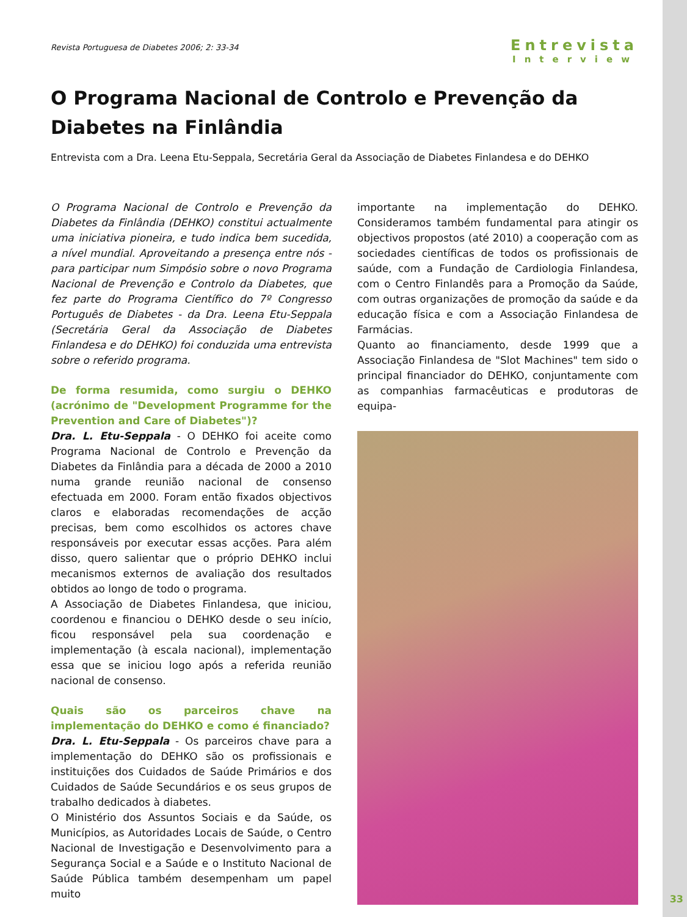Revista Portuguesa de Diabetes 2006; 2: 33-34
Entrevista
Interview
O Programa Nacional de Controlo e Prevenção da Diabetes na Finlândia
Entrevista com a Dra. Leena Etu-Seppala, Secretária Geral da Associação de Diabetes Finlandesa e do DEHKO
O Programa Nacional de Controlo e Prevenção da Diabetes da Finlândia (DEHKO) constitui actualmente uma iniciativa pioneira, e tudo indica bem sucedida, a nível mundial. Aproveitando a presença entre nós - para participar num Simpósio sobre o novo Programa Nacional de Prevenção e Controlo da Diabetes, que fez parte do Programa Científico do 7º Congresso Português de Diabetes - da Dra. Leena Etu-Seppala (Secretária Geral da Associação de Diabetes Finlandesa e do DEHKO) foi conduzida uma entrevista sobre o referido programa.
De forma resumida, como surgiu o DEHKO (acrónimo de "Development Programme for the Prevention and Care of Diabetes")?
Dra. L. Etu-Seppala - O DEHKO foi aceite como Programa Nacional de Controlo e Prevenção da Diabetes da Finlândia para a década de 2000 a 2010 numa grande reunião nacional de consenso efectuada em 2000. Foram então fixados objectivos claros e elaboradas recomendações de acção precisas, bem como escolhidos os actores chave responsáveis por executar essas acções. Para além disso, quero salientar que o próprio DEHKO inclui mecanismos externos de avaliação dos resultados obtidos ao longo de todo o programa.
A Associação de Diabetes Finlandesa, que iniciou, coordenou e financiou o DEHKO desde o seu início, ficou responsável pela sua coordenação e implementação (à escala nacional), implementação essa que se iniciou logo após a referida reunião nacional de consenso.
Quais são os parceiros chave na implementação do DEHKO e como é financiado?
Dra. L. Etu-Seppala - Os parceiros chave para a implementação do DEHKO são os profissionais e instituições dos Cuidados de Saúde Primários e dos Cuidados de Saúde Secundários e os seus grupos de trabalho dedicados à diabetes.
O Ministério dos Assuntos Sociais e da Saúde, os Municípios, as Autoridades Locais de Saúde, o Centro Nacional de Investigação e Desenvolvimento para a Segurança Social e a Saúde e o Instituto Nacional de Saúde Pública também desempenham um papel muito
importante na implementação do DEHKO. Consideramos também fundamental para atingir os objectivos propostos (até 2010) a cooperação com as sociedades científicas de todos os profissionais de saúde, com a Fundação de Cardiologia Finlandesa, com o Centro Finlandês para a Promoção da Saúde, com outras organizações de promoção da saúde e da educação física e com a Associação Finlandesa de Farmácias.
Quanto ao financiamento, desde 1999 que a Associação Finlandesa de "Slot Machines" tem sido o principal financiador do DEHKO, conjuntamente com as companhias farmacêuticas e produtoras de equipa-
33